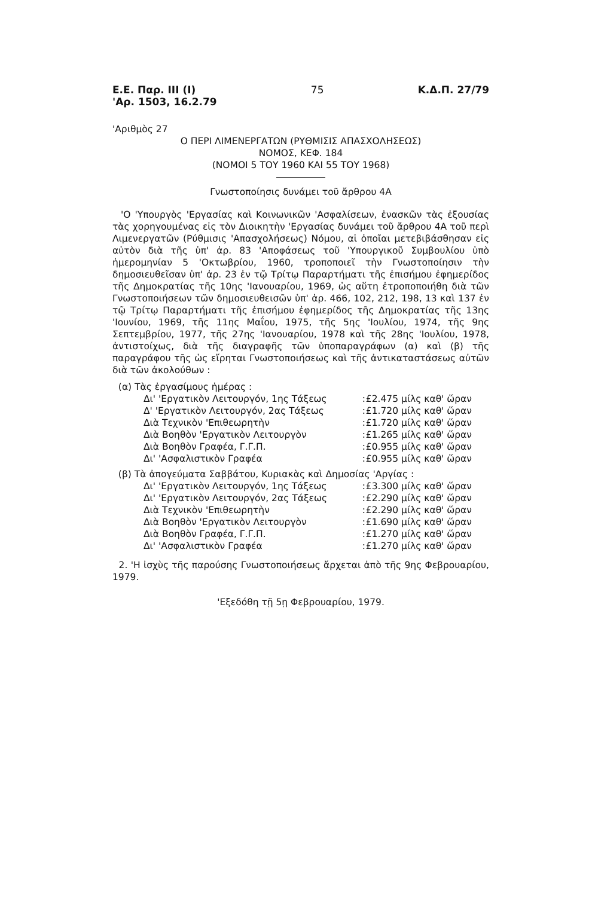Ε.Ε. Παρ. ΙΙΙ (Ι)
'Αρ. 1503, 16.2.79
75 Κ.Δ.Π. 27/79
'Αριθμὸς 27
Ο ΠΕΡΙ ΛΙΜΕΝΕΡΓΑΤΩΝ (ΡΥΘΜΙΣΙΣ ΑΠΑΣΧΟΛΗΣΕΩΣ)
ΝΟΜΟΣ, ΚΕΦ. 184
(ΝΟΜΟΙ 5 ΤΟΥ 1960 ΚΑΙ 55 ΤΟΥ 1968)
Γνωστοποίησις δυνάμει τοῦ ἄρθρου 4Α
'Ο 'Υπουργὸς 'Εργασίας καὶ Κοινωνικῶν 'Ασφαλίσεων, ἐνασκῶν τὰς ἐξουσίας τὰς χορηγουμένας εἰς τὸν Διοικητὴν 'Εργασίας δυνάμει τοῦ ἄρθρου 4Α τοῦ περὶ Λιμενεργατῶν (Ρύθμισις 'Απασχολήσεως) Νόμου, αἱ ὁποῖαι μετεβιβάσθησαν εἰς αὐτὸν διὰ τῆς ὑπ' ἀρ. 83 'Αποφάσεως τοῦ 'Υπουργικοῦ Συμβουλίου ὑπὸ ἡμερομηνίαν 5 'Οκτωβρίου, 1960, τροποποιεῖ τὴν Γνωστοποίησιν τὴν δημοσιευθεῖσαν ὑπ' ἀρ. 23 ἐν τῷ Τρίτῳ Παραρτήματι τῆς ἐπισήμου ἐφημερίδος τῆς Δημοκρατίας τῆς 10ης 'Ιανουαρίου, 1969, ὡς αὕτη ἐτροποποιήθη διὰ τῶν Γνωστοποιήσεων τῶν δημοσιευθεισῶν ὑπ' ἀρ. 466, 102, 212, 198, 13 καὶ 137 ἐν τῷ Τρίτῳ Παραρτήματι τῆς ἐπισήμου ἐφημερίδος τῆς Δημοκρατίας τῆς 13ης 'Ιουνίου, 1969, τῆς 11ης Μαΐου, 1975, τῆς 5ης 'Ιουλίου, 1974, τῆς 9ης Σεπτεμβρίου, 1977, τῆς 27ης 'Ιανουαρίου, 1978 καὶ τῆς 28ης 'Ιουλίου, 1978, ἀντιστοίχως, διὰ τῆς διαγραφῆς τῶν ὑποπαραγράφων (α) καὶ (β) τῆς παραγράφου τῆς ὡς εἴρηται Γνωστοποιήσεως καὶ τῆς ἀντικαταστάσεως αὐτῶν διὰ τῶν ἀκολούθων :
| (α) Τὰς ἐργασίμους ἡμέρας : | | |
| Δι' 'Εργατικὸν Λειτουργόν, 1ης Τάξεως | : | £2.475 μίλς καθ' ὥραν |
| Δ' 'Εργατικὸν Λειτουργόν, 2ας Τάξεως | : | £1.720 μίλς καθ' ὥραν |
| Διὰ Τεχνικὸν 'Επιθεωρητὴν | : | £1.720 μίλς καθ' ὥραν |
| Διὰ Βοηθὸν 'Εργατικὸν Λειτουργὸν | : | £1.265 μίλς καθ' ὥραν |
| Διὰ Βοηθὸν Γραφέα, Γ.Γ.Π. | : | £0.955 μίλς καθ' ὥραν |
| Δι' 'Ασφαλιστικὸν Γραφέα | : | £0.955 μίλς καθ' ὥραν |
| (β) Τὰ ἀπογεύματα Σαββάτου, Κυριακὰς καὶ Δημοσίας 'Αργίας : | | |
| Δι' 'Εργατικὸν Λειτουργόν, 1ης Τάξεως | : | £3.300 μίλς καθ' ὥραν |
| Δι' 'Εργατικὸν Λειτουργόν, 2ας Τάξεως | : | £2.290 μίλς καθ' ὥραν |
| Διὰ Τεχνικὸν 'Επιθεωρητὴν | : | £2.290 μίλς καθ' ὥραν |
| Διὰ Βοηθὸν 'Εργατικὸν Λειτουργὸν | : | £1.690 μίλς καθ' ὥραν |
| Διὰ Βοηθὸν Γραφέα, Γ.Γ.Π. | : | £1.270 μίλς καθ' ὥραν |
| Δι' 'Ασφαλιστικὸν Γραφέα | : | £1.270 μίλς καθ' ὥραν |
2. 'Η ἰσχὺς τῆς παρούσης Γνωστοποιήσεως ἄρχεται ἀπὸ τῆς 9ης Φεβρουαρίου, 1979.
'Εξεδόθη τῇ 5ῃ Φεβρουαρίου, 1979.